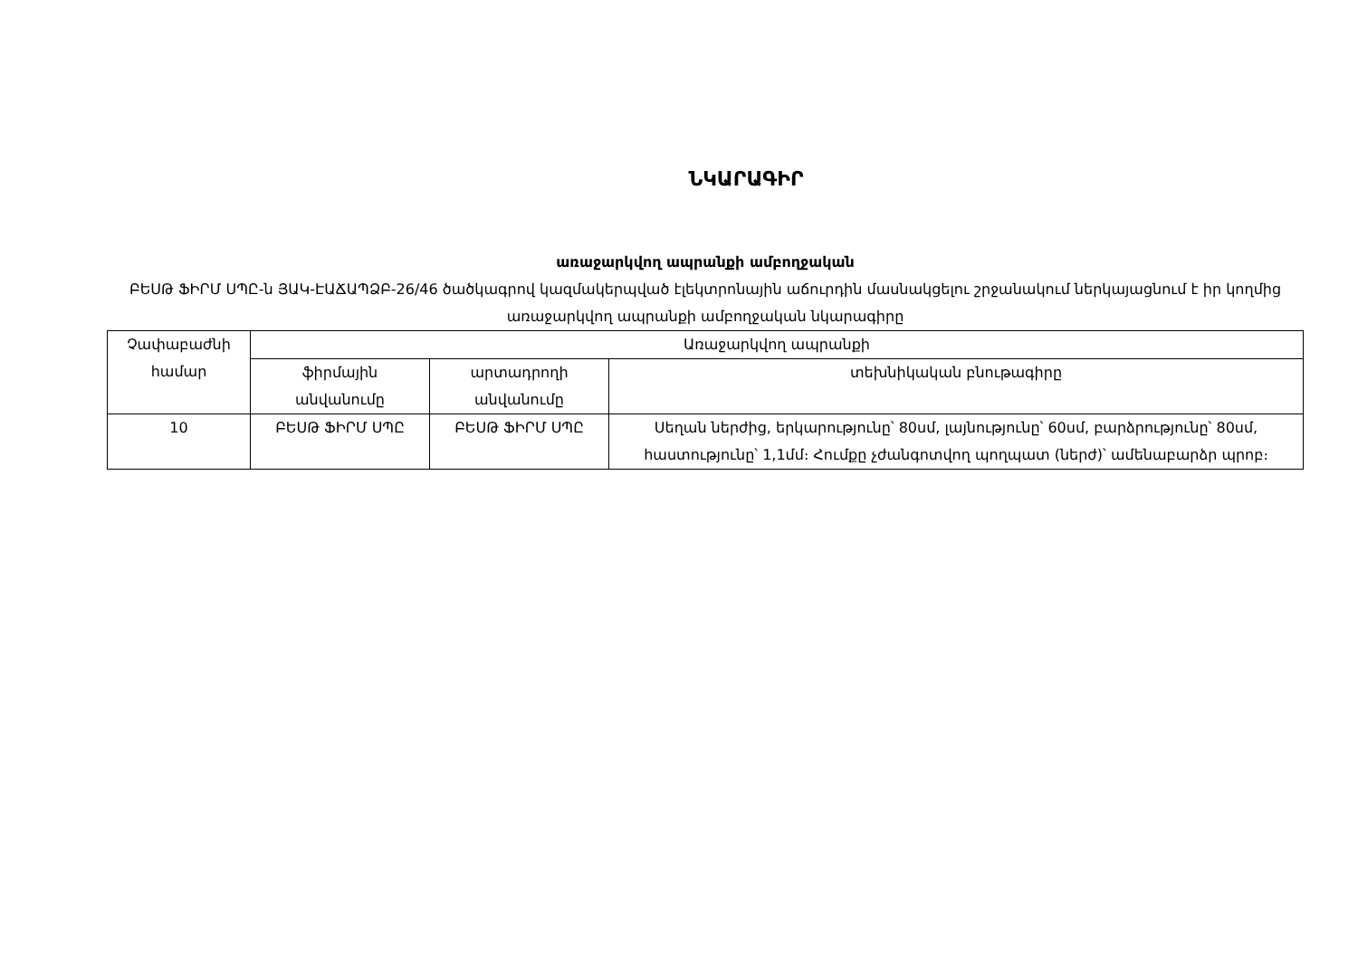ՆԿԱՐԱԳԻՐ
առաջարկվող ապրանքի ամբողջական
ԲԵՍԹ ՖԻՐՄ ՍՊԸ-ն ՅԱԿ-ԷԱՃԱՊՁԲ-26/46 ծածկագրով կազմակերպված էլեկտրոնային աճուրդին մասնակցելու շրջանակում ներկայացնում է իր կողմից առաջարկվող ապրանքի ամբողջական նկարագիրը
| Չափաբաժնի համար | Առաջարկվող ապրանքի | | |
| --- | --- | --- | --- |
| | ֆիրմային անվանումը | արտադրողի անվանումը | տեխնիկական բնութագիրը |
| 10 | ԲԵՍԹ ՖԻՐՄ ՍՊԸ | ԲԵՍԹ ՖԻՐՄ ՍՊԸ | Սեղան ներժից, երկարությունը՝ 80սմ, լայնությունը՝ 60սմ, բարձրությունը՝ 80սմ, հաստությունը՝ 1,1մմ։ Հումքը չժանգոտվող պողպատ (ներժ)՝ ամենաբարձր պրոբ։ |